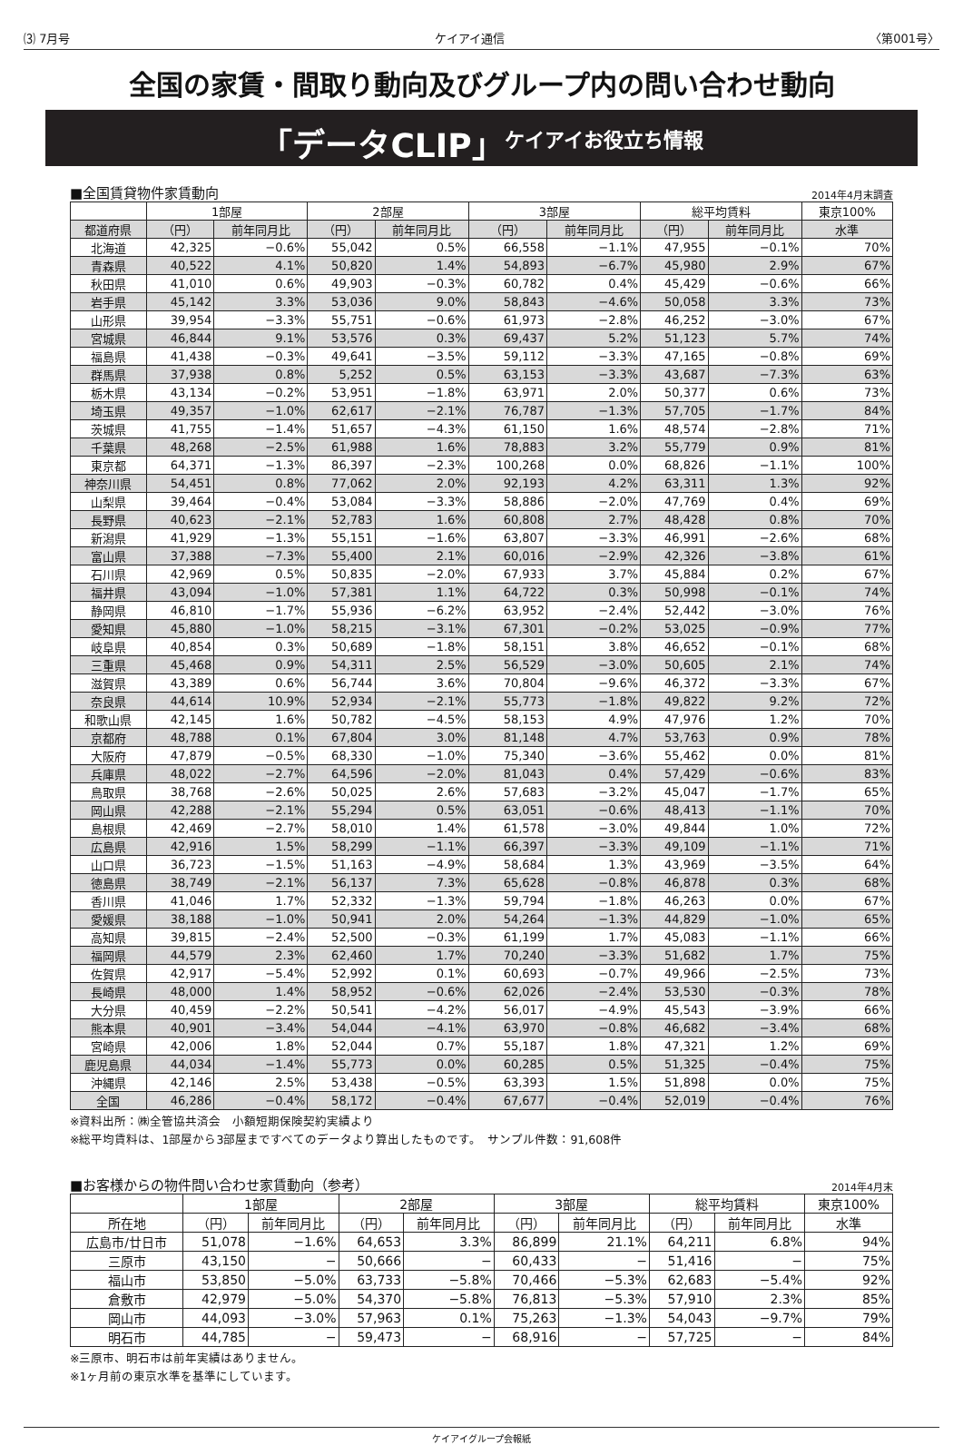⑶ 7月号 ケイアイ通信 〈第001号〉
全国の家賃・間取り動向及びグループ内の問い合わせ動向
「データCLIP」 ケイアイお役立ち情報
■全国賃貸物件家賃動向 2014年4月末調査
| | 1部屋 | | 2部屋 | | 3部屋 | | 総平均賃料 | | 東京100% |
| --- | --- | --- | --- | --- | --- | --- | --- | --- | --- |
| 都道府県 | （円） | 前年同月比 | （円） | 前年同月比 | （円） | 前年同月比 | （円） | 前年同月比 | 水準 |
| 北海道 | 42,325 | −0.6% | 55,042 | 0.5% | 66,558 | −1.1% | 47,955 | −0.1% | 70% |
| 青森県 | 40,522 | 4.1% | 50,820 | 1.4% | 54,893 | −6.7% | 45,980 | 2.9% | 67% |
| 秋田県 | 41,010 | 0.6% | 49,903 | −0.3% | 60,782 | 0.4% | 45,429 | −0.6% | 66% |
| 岩手県 | 45,142 | 3.3% | 53,036 | 9.0% | 58,843 | −4.6% | 50,058 | 3.3% | 73% |
| 山形県 | 39,954 | −3.3% | 55,751 | −0.6% | 61,973 | −2.8% | 46,252 | −3.0% | 67% |
| 宮城県 | 46,844 | 9.1% | 53,576 | 0.3% | 69,437 | 5.2% | 51,123 | 5.7% | 74% |
| 福島県 | 41,438 | −0.3% | 49,641 | −3.5% | 59,112 | −3.3% | 47,165 | −0.8% | 69% |
| 群馬県 | 37,938 | 0.8% | 5,252 | 0.5% | 63,153 | −3.3% | 43,687 | −7.3% | 63% |
| 栃木県 | 43,134 | −0.2% | 53,951 | −1.8% | 63,971 | 2.0% | 50,377 | 0.6% | 73% |
| 埼玉県 | 49,357 | −1.0% | 62,617 | −2.1% | 76,787 | −1.3% | 57,705 | −1.7% | 84% |
| 茨城県 | 41,755 | −1.4% | 51,657 | −4.3% | 61,150 | 1.6% | 48,574 | −2.8% | 71% |
| 千葉県 | 48,268 | −2.5% | 61,988 | 1.6% | 78,883 | 3.2% | 55,779 | 0.9% | 81% |
| 東京都 | 64,371 | −1.3% | 86,397 | −2.3% | 100,268 | 0.0% | 68,826 | −1.1% | 100% |
| 神奈川県 | 54,451 | 0.8% | 77,062 | 2.0% | 92,193 | 4.2% | 63,311 | 1.3% | 92% |
| 山梨県 | 39,464 | −0.4% | 53,084 | −3.3% | 58,886 | −2.0% | 47,769 | 0.4% | 69% |
| 長野県 | 40,623 | −2.1% | 52,783 | 1.6% | 60,808 | 2.7% | 48,428 | 0.8% | 70% |
| 新潟県 | 41,929 | −1.3% | 55,151 | −1.6% | 63,807 | −3.3% | 46,991 | −2.6% | 68% |
| 富山県 | 37,388 | −7.3% | 55,400 | 2.1% | 60,016 | −2.9% | 42,326 | −3.8% | 61% |
| 石川県 | 42,969 | 0.5% | 50,835 | −2.0% | 67,933 | 3.7% | 45,884 | 0.2% | 67% |
| 福井県 | 43,094 | −1.0% | 57,381 | 1.1% | 64,722 | 0.3% | 50,998 | −0.1% | 74% |
| 静岡県 | 46,810 | −1.7% | 55,936 | −6.2% | 63,952 | −2.4% | 52,442 | −3.0% | 76% |
| 愛知県 | 45,880 | −1.0% | 58,215 | −3.1% | 67,301 | −0.2% | 53,025 | −0.9% | 77% |
| 岐阜県 | 40,854 | 0.3% | 50,689 | −1.8% | 58,151 | 3.8% | 46,652 | −0.1% | 68% |
| 三重県 | 45,468 | 0.9% | 54,311 | 2.5% | 56,529 | −3.0% | 50,605 | 2.1% | 74% |
| 滋賀県 | 43,389 | 0.6% | 56,744 | 3.6% | 70,804 | −9.6% | 46,372 | −3.3% | 67% |
| 奈良県 | 44,614 | 10.9% | 52,934 | −2.1% | 55,773 | −1.8% | 49,822 | 9.2% | 72% |
| 和歌山県 | 42,145 | 1.6% | 50,782 | −4.5% | 58,153 | 4.9% | 47,976 | 1.2% | 70% |
| 京都府 | 48,788 | 0.1% | 67,804 | 3.0% | 81,148 | 4.7% | 53,763 | 0.9% | 78% |
| 大阪府 | 47,879 | −0.5% | 68,330 | −1.0% | 75,340 | −3.6% | 55,462 | 0.0% | 81% |
| 兵庫県 | 48,022 | −2.7% | 64,596 | −2.0% | 81,043 | 0.4% | 57,429 | −0.6% | 83% |
| 鳥取県 | 38,768 | −2.6% | 50,025 | 2.6% | 57,683 | −3.2% | 45,047 | −1.7% | 65% |
| 岡山県 | 42,288 | −2.1% | 55,294 | 0.5% | 63,051 | −0.6% | 48,413 | −1.1% | 70% |
| 島根県 | 42,469 | −2.7% | 58,010 | 1.4% | 61,578 | −3.0% | 49,844 | 1.0% | 72% |
| 広島県 | 42,916 | 1.5% | 58,299 | −1.1% | 66,397 | −3.3% | 49,109 | −1.1% | 71% |
| 山口県 | 36,723 | −1.5% | 51,163 | −4.9% | 58,684 | 1.3% | 43,969 | −3.5% | 64% |
| 徳島県 | 38,749 | −2.1% | 56,137 | 7.3% | 65,628 | −0.8% | 46,878 | 0.3% | 68% |
| 香川県 | 41,046 | 1.7% | 52,332 | −1.3% | 59,794 | −1.8% | 46,263 | 0.0% | 67% |
| 愛媛県 | 38,188 | −1.0% | 50,941 | 2.0% | 54,264 | −1.3% | 44,829 | −1.0% | 65% |
| 高知県 | 39,815 | −2.4% | 52,500 | −0.3% | 61,199 | 1.7% | 45,083 | −1.1% | 66% |
| 福岡県 | 44,579 | 2.3% | 62,460 | 1.7% | 70,240 | −3.3% | 51,682 | 1.7% | 75% |
| 佐賀県 | 42,917 | −5.4% | 52,992 | 0.1% | 60,693 | −0.7% | 49,966 | −2.5% | 73% |
| 長崎県 | 48,000 | 1.4% | 58,952 | −0.6% | 62,026 | −2.4% | 53,530 | −0.3% | 78% |
| 大分県 | 40,459 | −2.2% | 50,541 | −4.2% | 56,017 | −4.9% | 45,543 | −3.9% | 66% |
| 熊本県 | 40,901 | −3.4% | 54,044 | −4.1% | 63,970 | −0.8% | 46,682 | −3.4% | 68% |
| 宮崎県 | 42,006 | 1.8% | 52,044 | 0.7% | 55,187 | 1.8% | 47,321 | 1.2% | 69% |
| 鹿児島県 | 44,034 | −1.4% | 55,773 | 0.0% | 60,285 | 0.5% | 51,325 | −0.4% | 75% |
| 沖縄県 | 42,146 | 2.5% | 53,438 | −0.5% | 63,393 | 1.5% | 51,898 | 0.0% | 75% |
| 全国 | 46,286 | −0.4% | 58,172 | −0.4% | 67,677 | −0.4% | 52,019 | −0.4% | 76% |
※資料出所：㈱全管協共済会　小額短期保険契約実績より
※総平均賃料は、1部屋から3部屋まですべてのデータより算出したものです。　サンプル件数：91,608件
■お客様からの物件問い合わせ家賃動向（参考） 2014年4月末
| | 1部屋 | | 2部屋 | | 3部屋 | | 総平均賃料 | | 東京100% |
| --- | --- | --- | --- | --- | --- | --- | --- | --- | --- |
| 所在地 | （円） | 前年同月比 | （円） | 前年同月比 | （円） | 前年同月比 | （円） | 前年同月比 | 水準 |
| 広島市/廿日市 | 51,078 | −1.6% | 64,653 | 3.3% | 86,899 | 21.1% | 64,211 | 6.8% | 94% |
| 三原市 | 43,150 | − | 50,666 | − | 60,433 | − | 51,416 | − | 75% |
| 福山市 | 53,850 | −5.0% | 63,733 | −5.8% | 70,466 | −5.3% | 62,683 | −5.4% | 92% |
| 倉敷市 | 42,979 | −5.0% | 54,370 | −5.8% | 76,813 | −5.3% | 57,910 | 2.3% | 85% |
| 岡山市 | 44,093 | −3.0% | 57,963 | 0.1% | 75,263 | −1.3% | 54,043 | −9.7% | 79% |
| 明石市 | 44,785 | − | 59,473 | − | 68,916 | − | 57,725 | − | 84% |
※三原市、明石市は前年実績はありません。
※1ヶ月前の東京水準を基準にしています。
ケイアイグループ会報紙